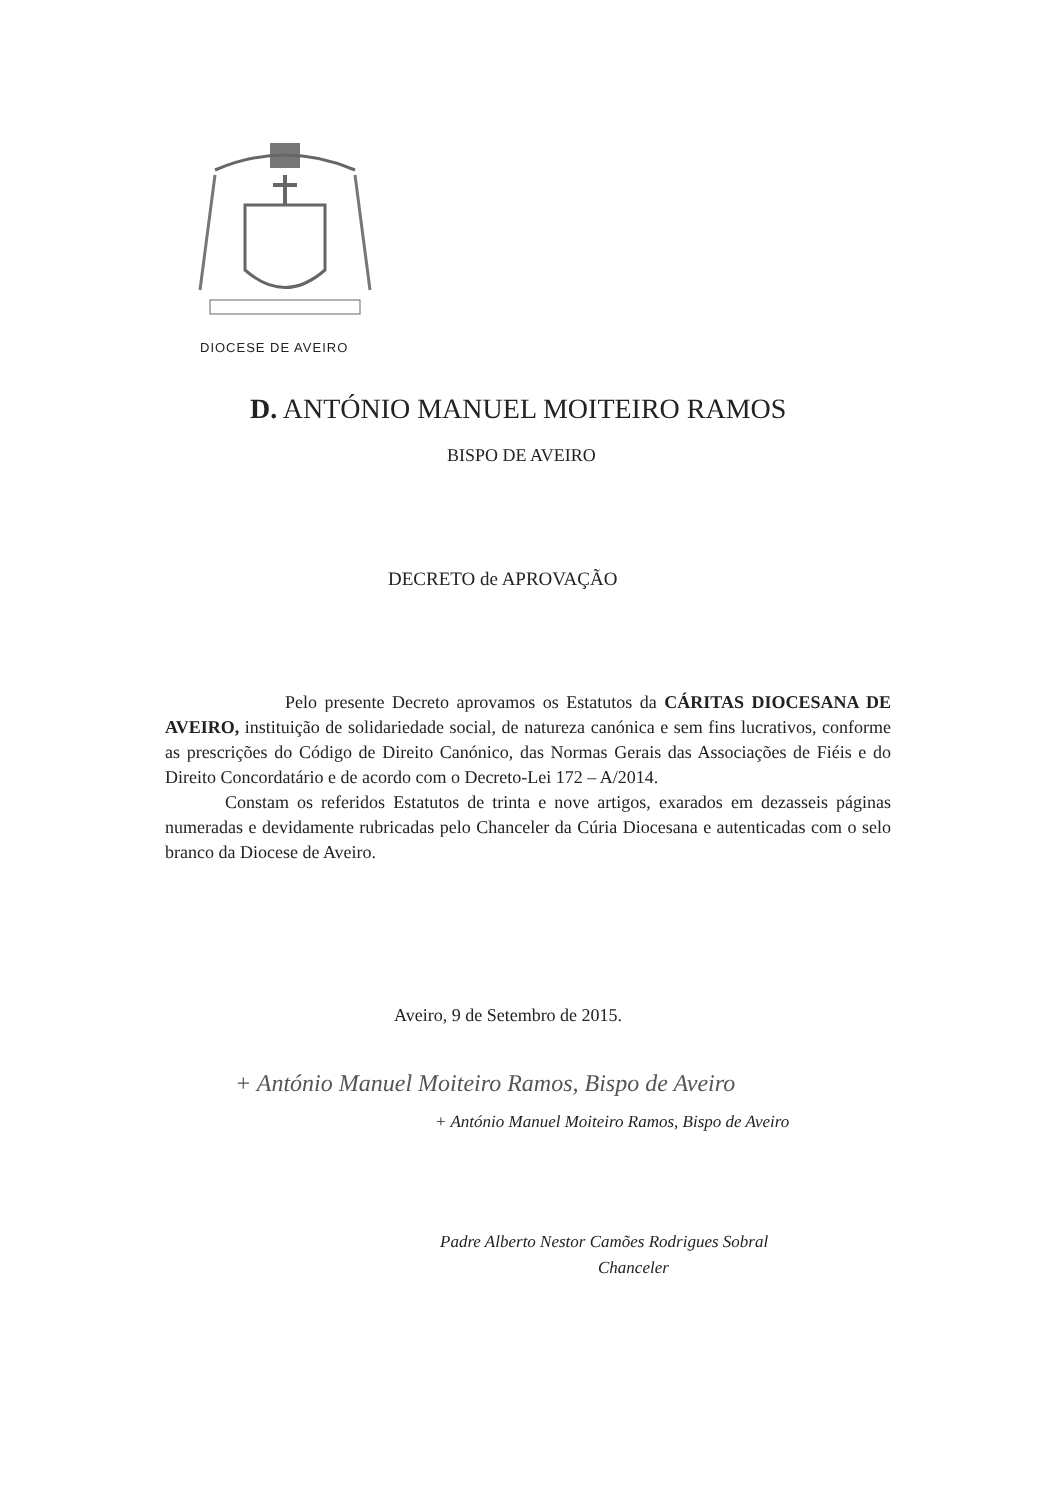DIOCESE DE AVEIRO
D. ANTÓNIO MANUEL MOITEIRO RAMOS
BISPO DE AVEIRO
DECRETO de APROVAÇÃO
Pelo presente Decreto aprovamos os Estatutos da CÁRITAS DIOCESANA DE AVEIRO, instituição de solidariedade social, de natureza canónica e sem fins lucrativos, conforme as prescrições do Código de Direito Canónico, das Normas Gerais das Associações de Fiéis e do Direito Concordatário e de acordo com o Decreto-Lei 172 – A/2014.
Constam os referidos Estatutos de trinta e nove artigos, exarados em dezasseis páginas numeradas e devidamente rubricadas pelo Chanceler da Cúria Diocesana e autenticadas com o selo branco da Diocese de Aveiro.
Aveiro, 9 de Setembro de 2015.
+ António Manuel Moiteiro Ramos, Bispo de Aveiro
+ António Manuel Moiteiro Ramos, Bispo de Aveiro
Padre Alberto Nestor Camões Rodrigues Sobral
Chanceler